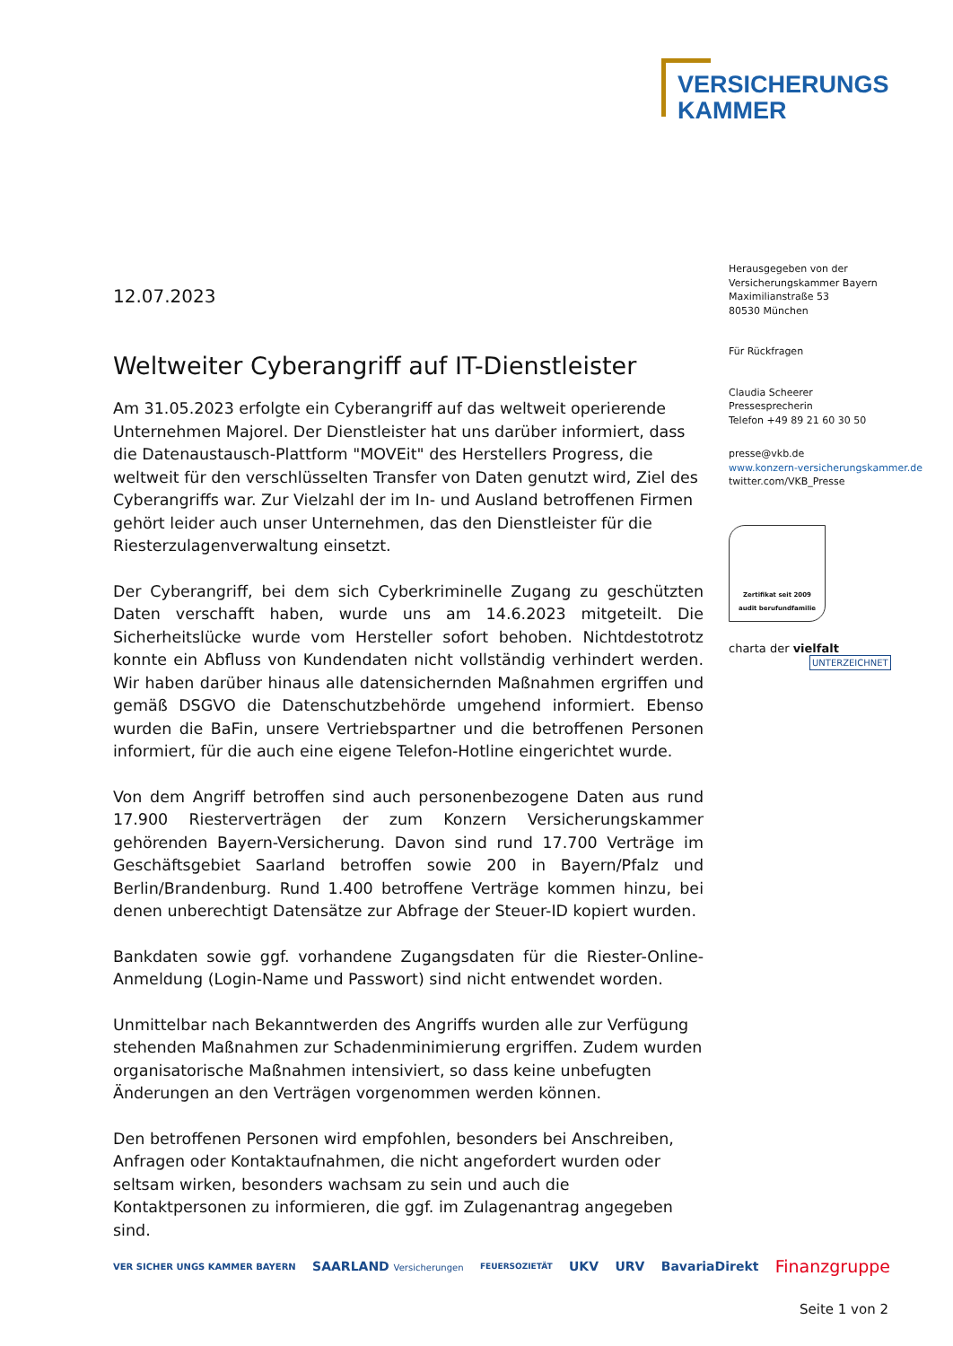VERSICHERUNGS
KAMMER
Herausgegeben von der
Versicherungskammer Bayern
Maximilianstraße 53
80530 München
Für Rückfragen
Claudia Scheerer
Pressesprecherin
Telefon +49 89 21 60 30 50
presse@vkb.de
www.konzern-versicherungskammer.de
twitter.com/VKB_Presse
Zertifikat seit 2009
audit berufundfamilie
charta der vielfalt
UNTERZEICHNET
12.07.2023
Weltweiter Cyberangriff auf IT-Dienstleister
Am 31.05.2023 erfolgte ein Cyberangriff auf das weltweit operierende Unternehmen Majorel. Der Dienstleister hat uns darüber informiert, dass die Datenaustausch-Plattform "MOVEit" des Herstellers Progress, die weltweit für den verschlüsselten Transfer von Daten genutzt wird, Ziel des Cyberangriffs war. Zur Vielzahl der im In- und Ausland betroffenen Firmen gehört leider auch unser Unternehmen, das den Dienstleister für die Riesterzulagenverwaltung einsetzt.
Der Cyberangriff, bei dem sich Cyberkriminelle Zugang zu geschützten Daten verschafft haben, wurde uns am 14.6.2023 mitgeteilt. Die Sicherheitslücke wurde vom Hersteller sofort behoben. Nichtdestotrotz konnte ein Abfluss von Kundendaten nicht vollständig verhindert werden. Wir haben darüber hinaus alle datensichernden Maßnahmen ergriffen und gemäß DSGVO die Datenschutzbehörde umgehend informiert. Ebenso wurden die BaFin, unsere Vertriebspartner und die betroffenen Personen informiert, für die auch eine eigene Telefon-Hotline eingerichtet wurde.
Von dem Angriff betroffen sind auch personenbezogene Daten aus rund 17.900 Riesterverträgen der zum Konzern Versicherungskammer gehörenden Bayern-Versicherung. Davon sind rund 17.700 Verträge im Geschäftsgebiet Saarland betroffen sowie 200 in Bayern/Pfalz und Berlin/Brandenburg. Rund 1.400 betroffene Verträge kommen hinzu, bei denen unberechtigt Datensätze zur Abfrage der Steuer-ID kopiert wurden.
Bankdaten sowie ggf. vorhandene Zugangsdaten für die Riester-Online-Anmeldung (Login-Name und Passwort) sind nicht entwendet worden.
Unmittelbar nach Bekanntwerden des Angriffs wurden alle zur Verfügung stehenden Maßnahmen zur Schadenminimierung ergriffen. Zudem wurden organisatorische Maßnahmen intensiviert, so dass keine unbefugten Änderungen an den Verträgen vorgenommen werden können.
Den betroffenen Personen wird empfohlen, besonders bei Anschreiben, Anfragen oder Kontaktaufnahmen, die nicht angefordert wurden oder seltsam wirken, besonders wachsam zu sein und auch die Kontaktpersonen zu informieren, die ggf. im Zulagenantrag angegeben sind.
VER SICHER UNGS KAMMER BAYERN SAARLAND Versicherungen FEUERSOZIETÄT UKV URV BavariaDirekt Finanzgruppe
Seite 1 von 2